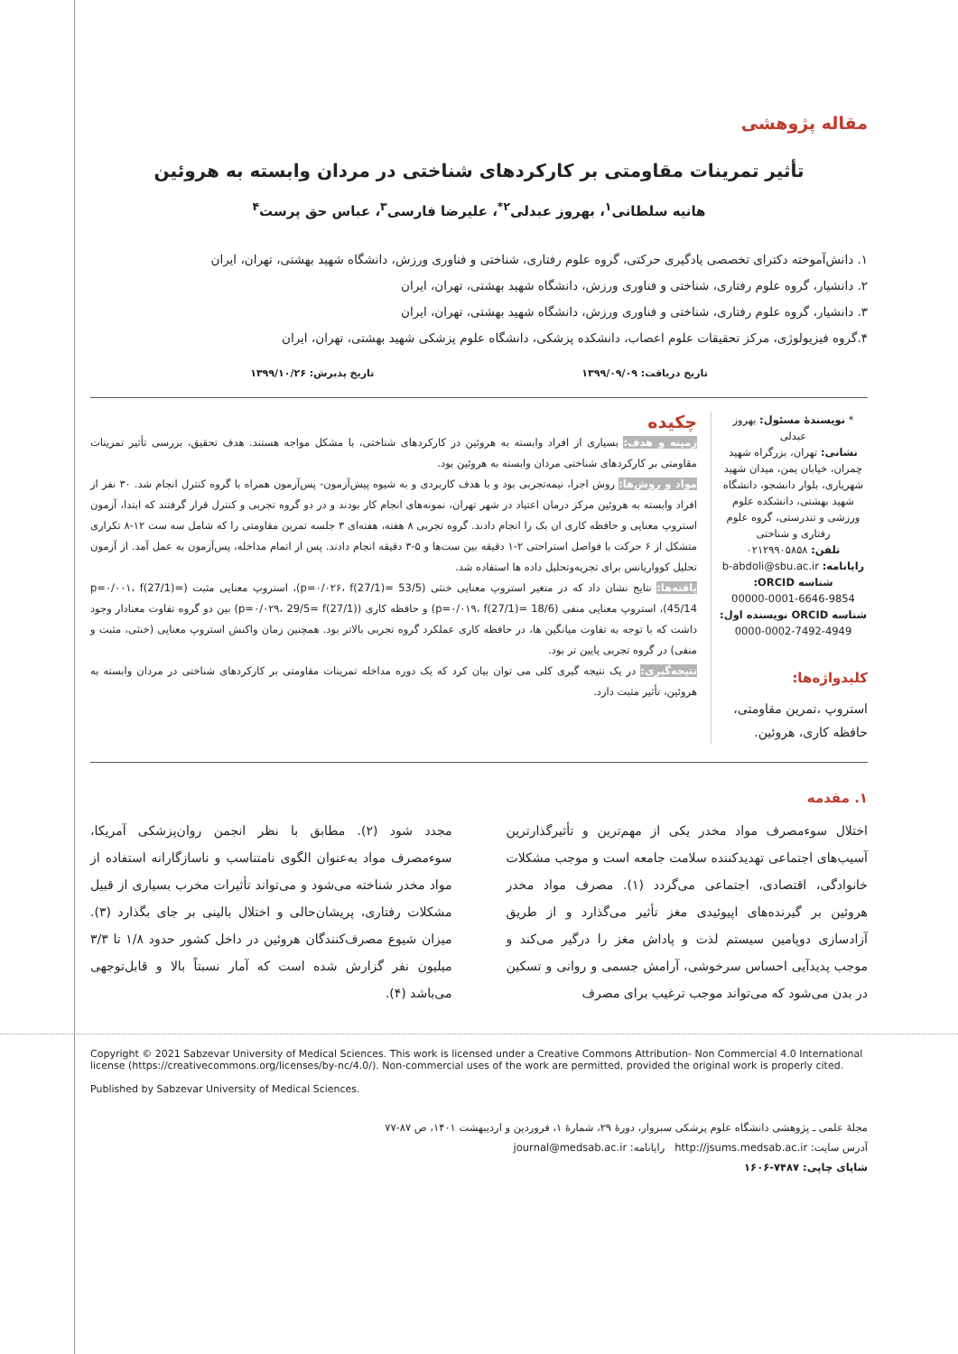مقاله پژوهشی
تأثیر تمرینات مقاومتی بر کارکردهای شناختی در مردان وابسته به هروئین
هانیه سلطانی<sup>۱</sup>، بهروز عبدلی<sup>۲*</sup>، علیرضا فارسی<sup>۳</sup>، عباس حق پرست<sup>۴</sup>
۱. دانش‌آموخته دکترای تخصصی یادگیری حرکتی، گروه علوم رفتاری، شناختی و فناوری ورزش، دانشگاه شهید بهشتی، تهران، ایران
۲. دانشیار، گروه علوم رفتاری، شناختی و فناوری ورزش، دانشگاه شهید بهشتی، تهران، ایران
۳. دانشیار، گروه علوم رفتاری، شناختی و فناوری ورزش، دانشگاه شهید بهشتی، تهران، ایران
۴.گروه فیزیولوژی، مرکز تحقیقات علوم اعصاب، دانشکده پزشکی، دانشگاه علوم پزشکی شهید بهشتی، تهران، ایران
تاریخ دریافت: ۱۳۹۹/۰۹/۰۹ تاریخ پذیرش: ۱۳۹۹/۱۰/۲۶
* نویسندهٔ مسئول: بهروز عبدلی
نشانی: تهران، بزرگراه شهید چمران، خیابان یمن، میدان شهید شهریاری، بلوار دانشجو، دانشگاه شهید بهشتی، دانشکده علوم ورزشی و تندرستی، گروه علوم رفتاری و شناختی
تلفن: ۰۲۱۲۹۹۰۵۸۵۸
رایانامه: b-abdoli@sbu.ac.ir
شناسه ORCID:
00000-0001-6646-9854
شناسه ORCID نویسنده اول:
0000-0002-7492-4949
کلیدواژه‌ها:
استروپ ،تمرین مقاومتی، حافظه کاری، هروئین.
چکیده
زمینه و هدف: بسیاری از افراد وابسته به هروئین در کارکردهای شناختی، با مشکل مواجه هستند. هدف تحقیق، بررسی تأثیر تمرینات مقاومتی بر کارکردهای شناختی مردان وابسته به هروئین بود.
مواد و روش‌ها: روش اجرا، نیمه‌تجربی بود و با هدف کاربردی و به شیوه پیش‌آزمون- پس‌آزمون همراه با گروه کنترل انجام شد. ۳۰ نفر از افراد وابسته به هروئین مرکز درمان اعتیاد در شهر تهران، نمونه‌های انجام کار بودند و در دو گروه تجربی و کنترل قرار گرفتند که ابتدا، آزمون استروپ معنایی و حافظه کاری ان بک را انجام دادند. گروه تجربی ۸ هفته، هفته‌ای ۳ جلسه تمرین مقاومتی را که شامل سه ست ۱۲-۸ تکراری متشکل از ۶ حرکت با فواصل استراحتی ۲-۱ دقیقه بین ست‌ها و ۵-۳ دقیقه انجام دادند. پس از اتمام مداخله، پس‌آزمون به عمل آمد. از آزمون تحلیل کوواریانس برای تجزیه‌وتحلیل داده ها استفاده شد.
یافته‌ها: نتایج نشان داد که در متغیر استروپ معنایی خنثی (p=۰/۰۲۶، f(27/1)= 53/5)، استروپ معنایی مثبت (p=۰/۰۰۱، f(27/1)= 45/14)، استروپ معنایی منفی (p=۰/۰۱۹، f(27/1)= 18/6) و حافظه کاری (p=۰/۰۲۹، 29/5= f(27/1)) بین دو گروه تفاوت معنادار وجود داشت که با توجه به تفاوت میانگین ها، در حافظه کاری عملکرد گروه تجربی بالاتر بود. همچنین زمان واکنش استروپ معنایی (خنثی، مثبت و منفی) در گروه تجربی پایین تر بود.
نتیجه‌گیری: در یک نتیجه گیری کلی می توان بیان کرد که یک دوره مداخله تمرینات مقاومتی بر کارکردهای شناختی در مردان وابسته به هروئین، تأثیر مثبت دارد.
۱. مقدمه
اختلال سوءمصرف مواد مخدر یکی از مهم‌ترین و تأثیرگذارترین آسیب‌های اجتماعی تهدیدکننده سلامت جامعه است و موجب مشکلات خانوادگی، اقتصادی، اجتماعی می‌گردد (۱). مصرف مواد مخدر هروئین بر گیرنده‌های اپیوئیدی مغز تأثیر می‌گذارد و از طریق آزادسازی دوپامین سیستم لذت و پاداش مغز را درگیر می‌کند و موجب پدیدآیی احساس سرخوشی، آرامش جسمی و روانی و تسکین در بدن می‌شود که می‌تواند موجب ترغیب برای مصرف
مجدد شود (۲). مطابق با نظر انجمن روان‌پزشکی آمریکا، سوءمصرف مواد به‌عنوان الگوی نامتناسب و ناسازگارانه استفاده از مواد مخدر شناخته می‌شود و می‌تواند تأثیرات مخرب بسیاری از قبیل مشکلات رفتاری، پریشان‌حالی و اختلال بالینی بر جای بگذارد (۳). میزان شیوع مصرف‌کنندگان هروئین در داخل کشور حدود ۱/۸ تا ۳/۳ میلیون نفر گزارش شده است که آمار نسبتاً بالا و قابل‌توجهی می‌باشد (۴).
Copyright © 2021 Sabzevar University of Medical Sciences. This work is licensed under a Creative Commons Attribution- Non Commercial 4.0 International license (https://creativecommons.org/licenses/by-nc/4.0/). Non-commercial uses of the work are permitted, provided the original work is properly cited.
Published by Sabzevar University of Medical Sciences.
مجلهٔ علمی ـ پژوهشی دانشگاه علوم پزشکی سبزوار، دورهٔ ۲۹، شمارهٔ ۱، فروردین و اردیبهشت ۱۴۰۱، ص ۸۷-۷۷
آدرس سایت: http://jsums.medsab.ac.ir رایانامه: journal@medsab.ac.ir
شاپای چاپی: ۷۴۸۷-۱۶۰۶